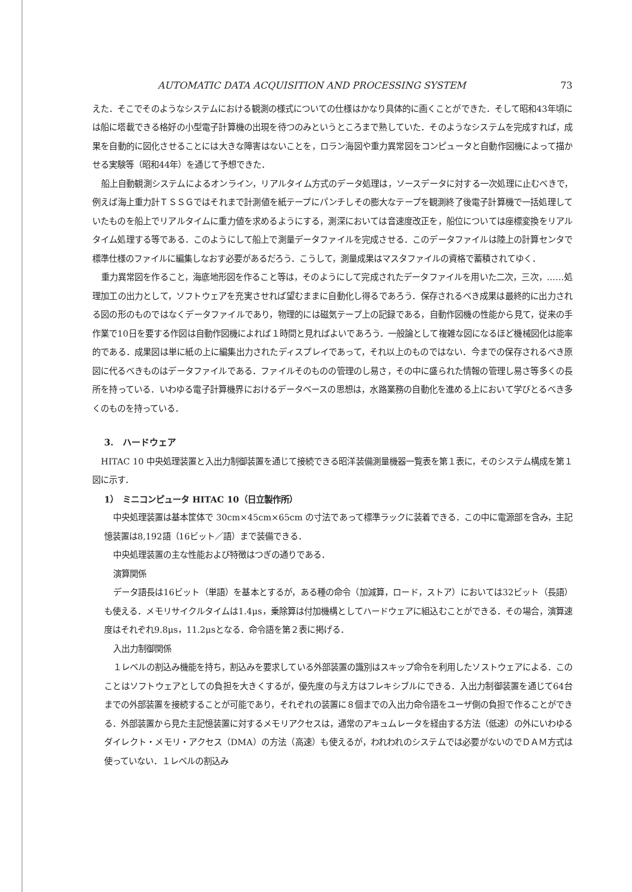AUTOMATIC DATA ACQUISITION AND PROCESSING SYSTEM 73
えた．そこでそのようなシステムにおける観測の様式についての仕様はかなり具体的に画くことができた．そして昭和43年頃には船に塔載できる格好の小型電子計算機の出現を待つのみというところまで熟していた．そのようなシステムを完成すれば，成果を自動的に図化させることには大きな障害はないことを，ロラン海図や重力異常図をコンピュータと自動作図機によって描かせる実験等（昭和44年）を通じて予想できた．
船上自動観測システムによるオンライン，リアルタイム方式のデータ処理は，ソースデータに対する一次処理に止むべきで，例えば海上重力計ＴＳＳＧではそれまで計測値を紙テープにパンチしその膨大なテープを観測終了後電子計算機で一括処理していたものを船上でリアルタイムに重力値を求めるようにする，測深においては音速度改正を，船位については座標変換をリアルタイム処理する等である．このようにして船上で測量データファイルを完成させる．このデータファイルは陸上の計算センタで標準仕様のファイルに編集しなおす必要があるだろう．こうして，測量成果はマスタファイルの資格で蓄積されてゆく．
重力異常図を作ること，海底地形図を作ること等は，そのようにして完成されたデータファイルを用いた二次，三次，……処理加工の出力として，ソフトウェアを充実させれば望むままに自動化し得るであろう．保存されるべき成果は最終的に出力される図の形のものではなくデータファイルであり，物理的には磁気テープ上の記録である，自動作図機の性能から見て，従来の手作業で10日を要する作図は自動作図機によれば１時間と見ればよいであろう．一般論として複雑な図になるほど機械図化は能率的である．成果図は単に紙の上に編集出力されたディスプレイであって，それ以上のものではない．今までの保存されるべき原図に代るべきものはデータファイルである．ファイルそのものの管理のし易さ，その中に盛られた情報の管理し易さ等多くの長所を持っている．いわゆる電子計算機界におけるデータベースの思想は，水路業務の自動化を進める上において学びとるべき多くのものを持っている．
3.　ハードウェア
HITAC 10 中央処理装置と入出力制御装置を通じて接続できる昭洋装備測量機器一覧表を第１表に，そのシステム構成を第１図に示す．
1）　ミニコンピュータ HITAC 10（日立製作所）
中央処理装置は基本筐体で 30cm×45cm×65cm の寸法であって標準ラックに装着できる．この中に電源部を含み，主記憶装置は8,192語（16ビット／語）まで装備できる．
中央処理装置の主な性能および特徴はつぎの通りである．
演算関係
データ語長は16ビット（単語）を基本とするが，ある種の命令（加減算，ロード，ストア）においては32ビット（長語）も使える．メモリサイクルタイムは1.4μs，乗除算は付加機構としてハードウェアに組込むことができる．その場合，演算速度はそれぞれ9.8μs，11.2μsとなる．命令語を第２表に掲げる．
入出力制御関係
１レベルの割込み機能を持ち，割込みを要求している外部装置の識別はスキップ命令を利用したソストウェアによる．このことはソフトウェアとしての負担を大きくするが，優先度の与え方はフレキシブルにできる．入出力制御装置を通じて64台までの外部装置を接続することが可能であり，それぞれの装置に８個までの入出力命令語をユーザ側の負担で作ることができる．外部装置から見た主記憶装置に対するメモリアクセスは，通常のアキュムレータを経由する方法（低速）の外にいわゆるダイレクト・メモリ・アクセス（DMA）の方法（高速）も使えるが，われわれのシステムでは必要がないのでＤＡＭ方式は使っていない．１レベルの割込み